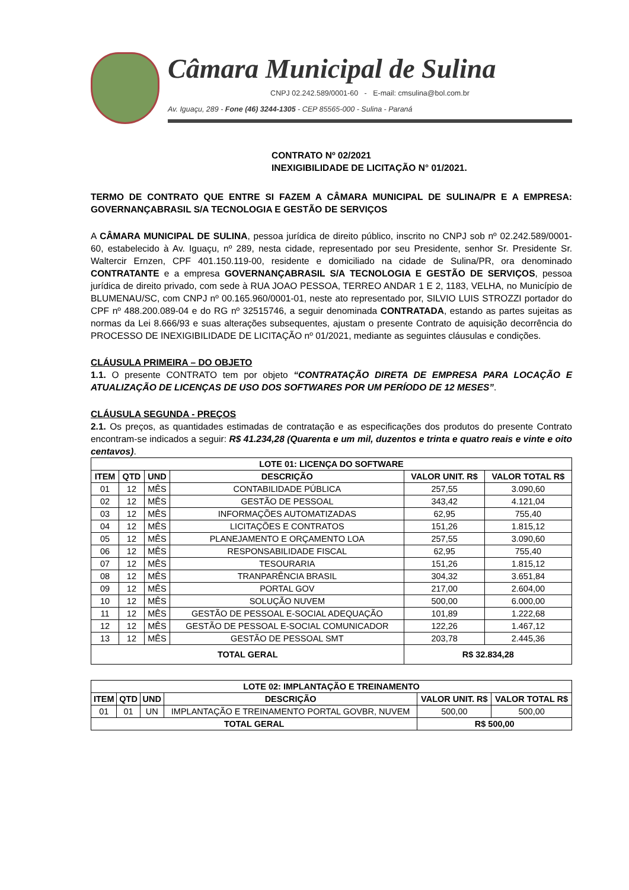Câmara Municipal de Sulina
CNPJ 02.242.589/0001-60 - E-mail: cmsulina@bol.com.br
Av. Iguaçu, 289 - Fone (46) 3244-1305 - CEP 85565-000 - Sulina - Paraná
CONTRATO Nº 02/2021
INEXIGIBILIDADE DE LICITAÇÃO N° 01/2021.
TERMO DE CONTRATO QUE ENTRE SI FAZEM A CÂMARA MUNICIPAL DE SULINA/PR E A EMPRESA: GOVERNANÇABRASIL S/A TECNOLOGIA E GESTÃO DE SERVIÇOS
A CÂMARA MUNICIPAL DE SULINA, pessoa jurídica de direito público, inscrito no CNPJ sob nº 02.242.589/0001-60, estabelecido à Av. Iguaçu, nº 289, nesta cidade, representado por seu Presidente, senhor Sr. Presidente Sr. Waltercir Ernzen, CPF 401.150.119-00, residente e domiciliado na cidade de Sulina/PR, ora denominado CONTRATANTE e a empresa GOVERNANÇABRASIL S/A TECNOLOGIA E GESTÃO DE SERVIÇOS, pessoa jurídica de direito privado, com sede à RUA JOAO PESSOA, TERREO ANDAR 1 E 2, 1183, VELHA, no Município de BLUMENAU/SC, com CNPJ nº 00.165.960/0001-01, neste ato representado por, SILVIO LUIS STROZZI portador do CPF nº 488.200.089-04 e do RG nº 32515746, a seguir denominada CONTRATADA, estando as partes sujeitas as normas da Lei 8.666/93 e suas alterações subsequentes, ajustam o presente Contrato de aquisição decorrência do PROCESSO DE INEXIGIBILIDADE DE LICITAÇÃO nº 01/2021, mediante as seguintes cláusulas e condições.
CLÁUSULA PRIMEIRA – DO OBJETO
1.1. O presente CONTRATO tem por objeto “CONTRATAÇÃO DIRETA DE EMPRESA PARA LOCAÇÃO E ATUALIZAÇÃO DE LICENÇAS DE USO DOS SOFTWARES POR UM PERÍODO DE 12 MESES”.
CLÁUSULA SEGUNDA - PREÇOS
2.1. Os preços, as quantidades estimadas de contratação e as especificações dos produtos do presente Contrato encontram-se indicados a seguir: R$ 41.234,28 (Quarenta e um mil, duzentos e trinta e quatro reais e vinte e oito centavos).
| LOTE 01: LICENÇA DO SOFTWARE | | | | | |
| --- | --- | --- | --- | --- | --- |
| ITEM | QTD | UND | DESCRIÇÃO | VALOR UNIT. R$ | VALOR TOTAL R$ |
| 01 | 12 | MÊS | CONTABILIDADE PÚBLICA | 257,55 | 3.090,60 |
| 02 | 12 | MÊS | GESTÃO DE PESSOAL | 343,42 | 4.121,04 |
| 03 | 12 | MÊS | INFORMAÇÕES AUTOMATIZADAS | 62,95 | 755,40 |
| 04 | 12 | MÊS | LICITAÇÕES E CONTRATOS | 151,26 | 1.815,12 |
| 05 | 12 | MÊS | PLANEJAMENTO E ORÇAMENTO LOA | 257,55 | 3.090,60 |
| 06 | 12 | MÊS | RESPONSABILIDADE FISCAL | 62,95 | 755,40 |
| 07 | 12 | MÊS | TESOURARIA | 151,26 | 1.815,12 |
| 08 | 12 | MÊS | TRANPARÊNCIA BRASIL | 304,32 | 3.651,84 |
| 09 | 12 | MÊS | PORTAL GOV | 217,00 | 2.604,00 |
| 10 | 12 | MÊS | SOLUÇÃO NUVEM | 500,00 | 6.000,00 |
| 11 | 12 | MÊS | GESTÃO DE PESSOAL E-SOCIAL ADEQUAÇÃO | 101,89 | 1.222,68 |
| 12 | 12 | MÊS | GESTÃO DE PESSOAL E-SOCIAL COMUNICADOR | 122,26 | 1.467,12 |
| 13 | 12 | MÊS | GESTÃO DE PESSOAL SMT | 203,78 | 2.445,36 |
| TOTAL GERAL | | | | R$ 32.834,28 | |
| LOTE 02: IMPLANTAÇÃO E TREINAMENTO | | | | | |
| --- | --- | --- | --- | --- | --- |
| ITEM | QTD | UND | DESCRIÇÃO | VALOR UNIT. R$ | VALOR TOTAL R$ |
| 01 | 01 | UN | IMPLANTAÇÃO E TREINAMENTO PORTAL GOVBR, NUVEM | 500,00 | 500,00 |
| TOTAL GERAL | | | | R$ 500,00 | |